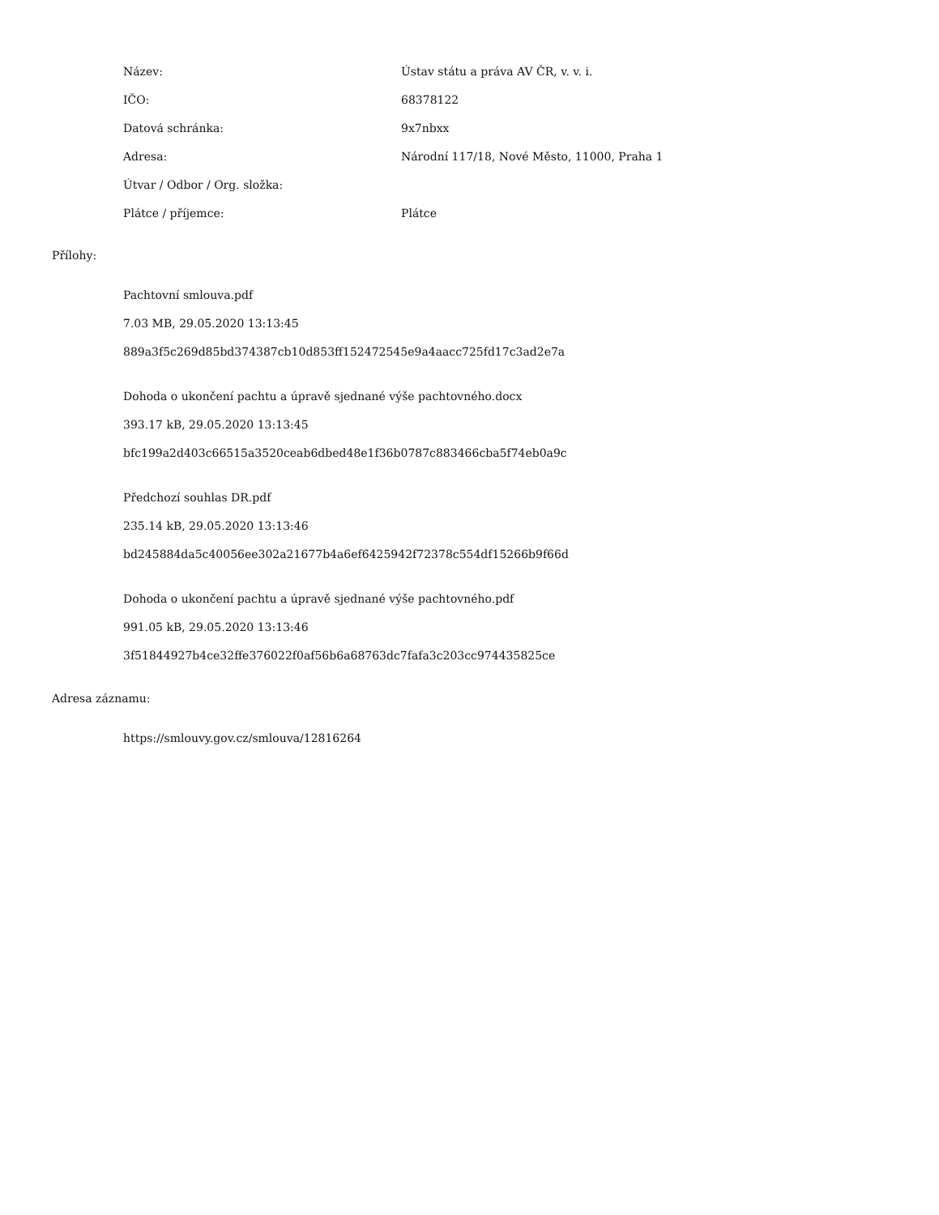| Název: | Ústav státu a práva AV ČR, v. v. i. |
| IČO: | 68378122 |
| Datová schránka: | 9x7nbxx |
| Adresa: | Národní 117/18, Nové Město, 11000, Praha 1 |
| Útvar / Odbor / Org. složka: | |
| Plátce / příjemce: | Plátce |
Přílohy:
Pachtovní smlouva.pdf
7.03 MB, 29.05.2020 13:13:45
889a3f5c269d85bd374387cb10d853ff152472545e9a4aacc725fd17c3ad2e7a
Dohoda o ukončení pachtu a úpravě sjednané výše pachtovného.docx
393.17 kB, 29.05.2020 13:13:45
bfc199a2d403c66515a3520ceab6dbed48e1f36b0787c883466cba5f74eb0a9c
Předchozí souhlas DR.pdf
235.14 kB, 29.05.2020 13:13:46
bd245884da5c40056ee302a21677b4a6ef6425942f72378c554df15266b9f66d
Dohoda o ukončení pachtu a úpravě sjednané výše pachtovného.pdf
991.05 kB, 29.05.2020 13:13:46
3f51844927b4ce32ffe376022f0af56b6a68763dc7fafa3c203cc974435825ce
Adresa záznamu:
https://smlouvy.gov.cz/smlouva/12816264